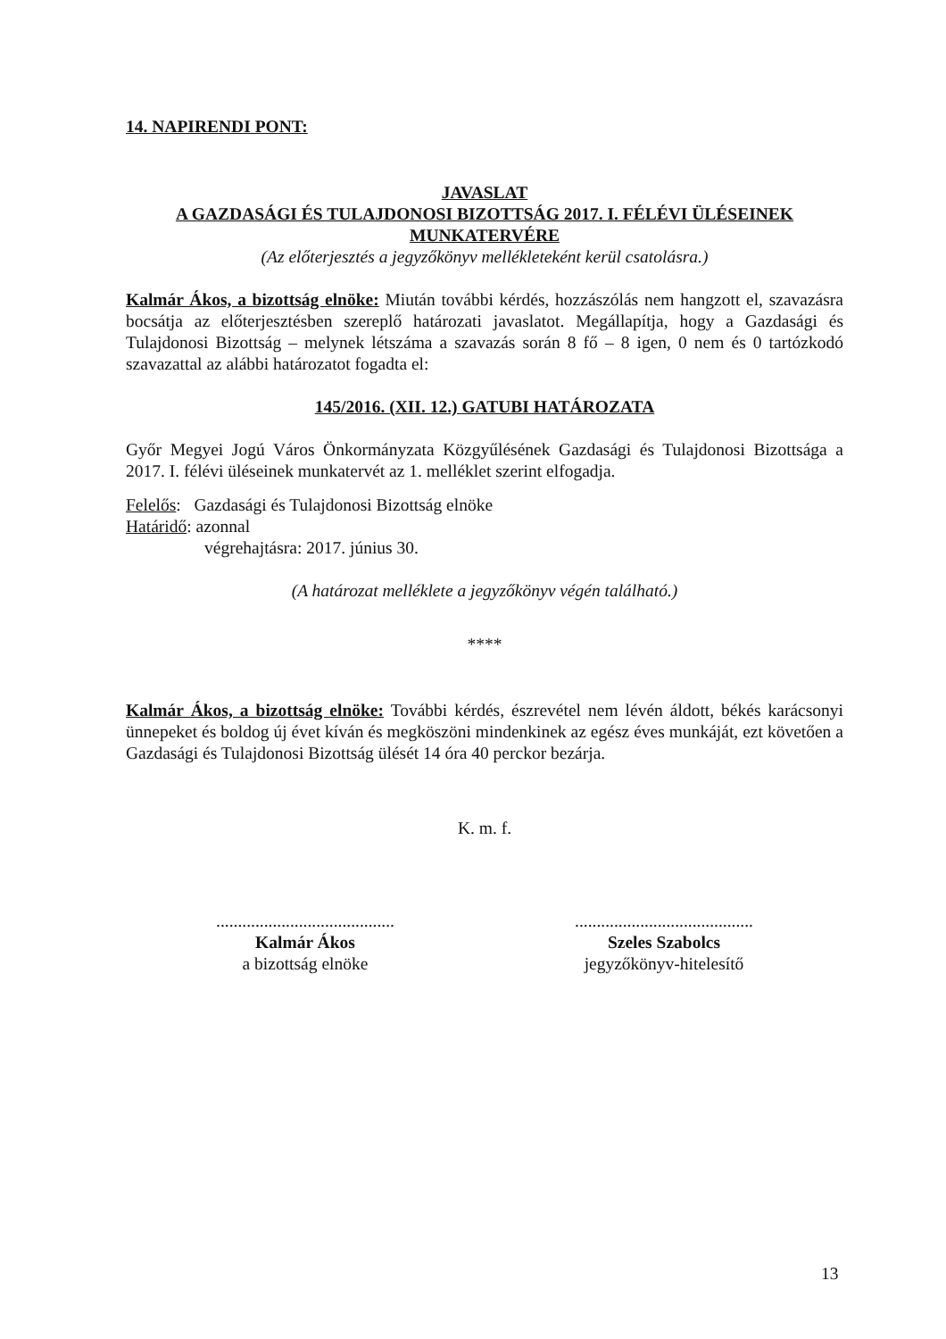14. NAPIRENDI PONT:
JAVASLAT
A GAZDASÁGI ÉS TULAJDONOSI BIZOTTSÁG 2017. I. FÉLÉVI ÜLÉSEINEK MUNKATERVÉRE
(Az előterjesztés a jegyzőkönyv mellékleteként kerül csatolásra.)
Kalmár Ákos, a bizottság elnöke: Miután további kérdés, hozzászólás nem hangzott el, szavazásra bocsátja az előterjesztésben szereplő határozati javaslatot. Megállapítja, hogy a Gazdasági és Tulajdonosi Bizottság – melynek létszáma a szavazás során 8 fő – 8 igen, 0 nem és 0 tartózkodó szavazattal az alábbi határozatot fogadta el:
145/2016. (XII. 12.) GATUBI HATÁROZATA
Győr Megyei Jogú Város Önkormányzata Közgyűlésének Gazdasági és Tulajdonosi Bizottsága a 2017. I. félévi üléseinek munkatervét az 1. melléklet szerint elfogadja.
Felelős: Gazdasági és Tulajdonosi Bizottság elnöke
Határidő: azonnal
végrehajtásra: 2017. június 30.
(A határozat melléklete a jegyzőkönyv végén található.)
****
Kalmár Ákos, a bizottság elnöke: További kérdés, észrevétel nem lévén áldott, békés karácsonyi ünnepeket és boldog új évet kíván és megköszöni mindenkinek az egész éves munkáját, ezt követően a Gazdasági és Tulajdonosi Bizottság ülését 14 óra 40 perckor bezárja.
K. m. f.
.........................................
Kalmár Ákos
a bizottság elnöke
.........................................
Szeles Szabolcs
jegyzőkönyv-hitelesítő
13